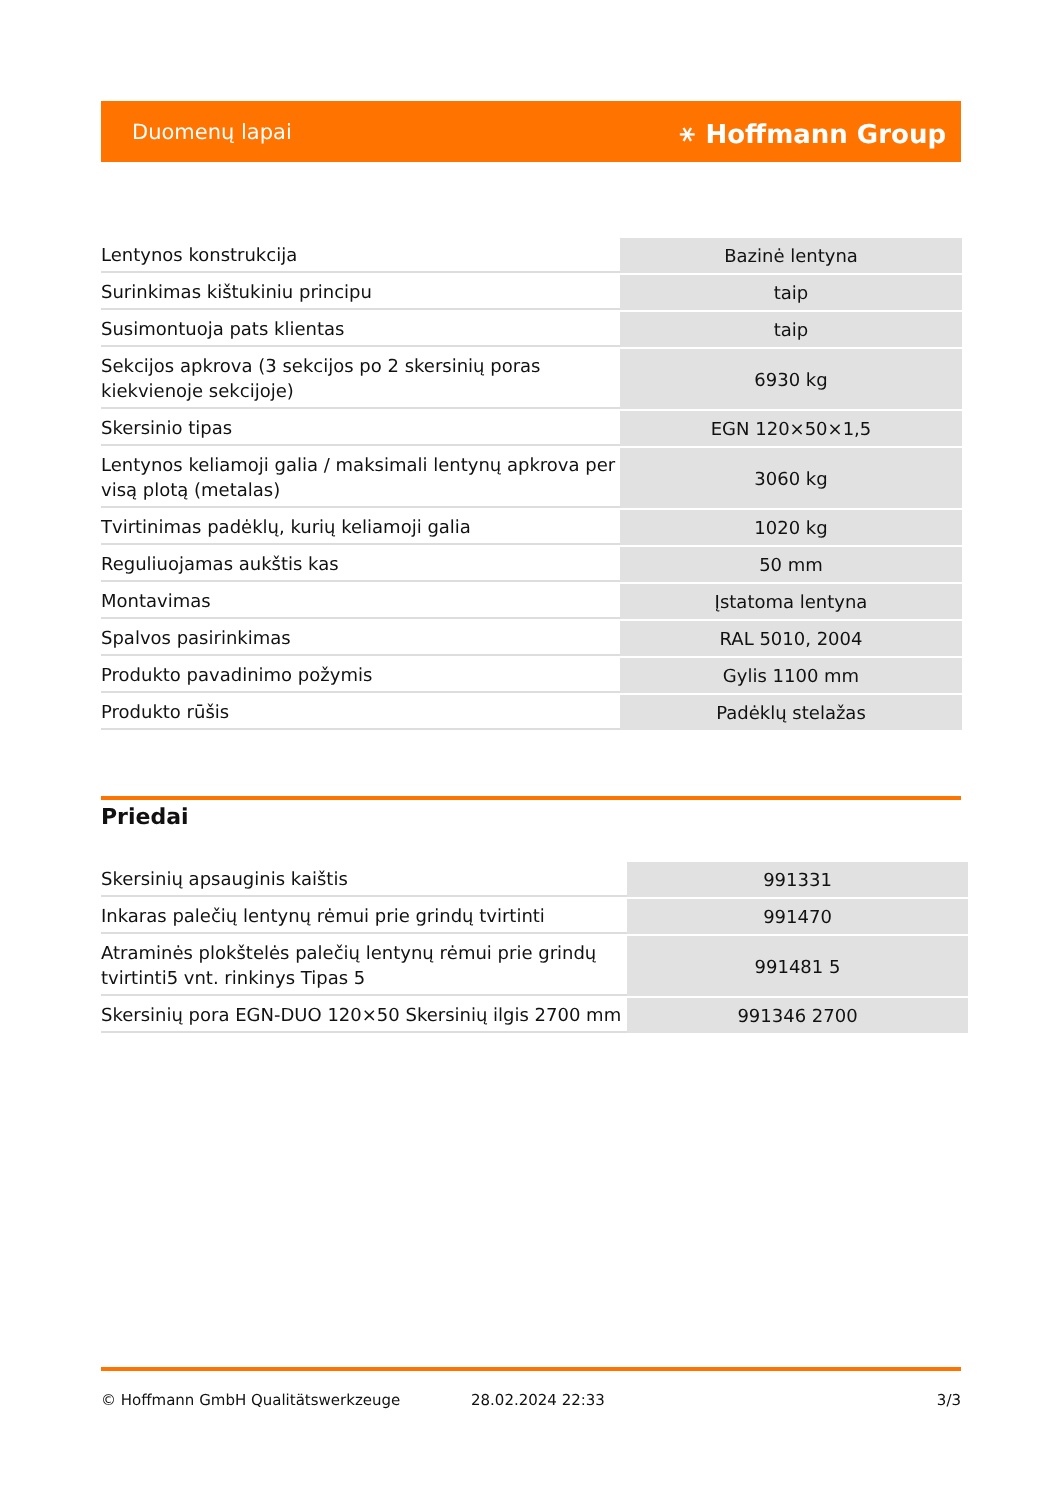Duomenų lapai ⚹ Hoffmann Group
| Lentynos konstrukcija | Bazinė lentyna |
| Surinkimas kištukiniu principu | taip |
| Susimontuoja pats klientas | taip |
| Sekcijos apkrova (3 sekcijos po 2 skersinių poras kiekvienoje sekcijoje) | 6930 kg |
| Skersinio tipas | EGN 120×50×1,5 |
| Lentynos keliamoji galia / maksimali lentynų apkrova per visą plotą (metalas) | 3060 kg |
| Tvirtinimas padėklų, kurių keliamoji galia | 1020 kg |
| Reguliuojamas aukštis kas | 50 mm |
| Montavimas | Įstatoma lentyna |
| Spalvos pasirinkimas | RAL 5010, 2004 |
| Produkto pavadinimo požymis | Gylis 1100 mm |
| Produkto rūšis | Padėklų stelažas |
Priedai
| Skersinių apsauginis kaištis | 991331 |
| Inkaras palečių lentynų rėmui prie grindų tvirtinti | 991470 |
| Atraminės plokštelės palečių lentynų rėmui prie grindų tvirtinti5 vnt. rinkinys Tipas 5 | 991481 5 |
| Skersinių pora EGN-DUO 120×50 Skersinių ilgis 2700 mm | 991346 2700 |
© Hoffmann GmbH Qualitätswerkzeuge 28.02.2024 22:33 3/3